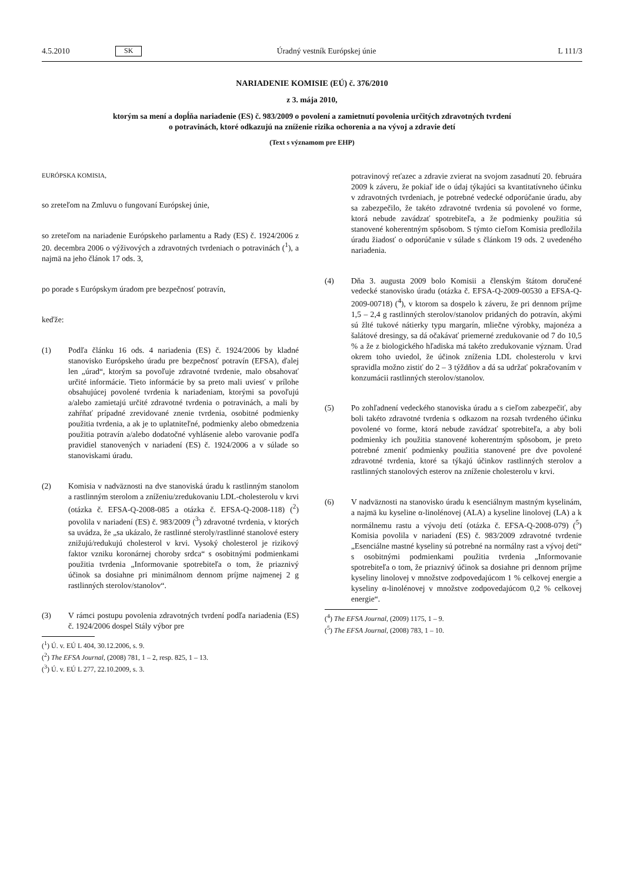4.5.2010 SK Úradný vestník Európskej únie L 111/3
NARIADENIE KOMISIE (EÚ) č. 376/2010
z 3. mája 2010,
ktorým sa mení a dopĺňa nariadenie (ES) č. 983/2009 o povolení a zamietnutí povolenia určitých zdravotných tvrdení o potravinách, ktoré odkazujú na zníženie rizika ochorenia a na vývoj a zdravie detí
(Text s významom pre EHP)
EURÓPSKA KOMISIA,
so zreteľom na Zmluvu o fungovaní Európskej únie,
so zreteľom na nariadenie Európskeho parlamentu a Rady (ES) č. 1924/2006 z 20. decembra 2006 o výživových a zdravotných tvrdeniach o potravinách (<sup>1</sup>), a najmä na jeho článok 17 ods. 3,
po porade s Európskym úradom pre bezpečnosť potravín,
keďže:
(1) Podľa článku 16 ods. 4 nariadenia (ES) č. 1924/2006 by kladné stanovisko Európskeho úradu pre bezpečnosť potravín (EFSA), ďalej len „úrad“, ktorým sa povoľuje zdravotné tvrdenie, malo obsahovať určité informácie. Tieto informácie by sa preto mali uviesť v prílohe obsahujúcej povolené tvrdenia k nariadeniam, ktorými sa povoľujú a/alebo zamietajú určité zdravotné tvrdenia o potravinách, a mali by zahŕňať prípadné zrevidované znenie tvrdenia, osobitné podmienky použitia tvrdenia, a ak je to uplatniteľné, podmienky alebo obmedzenia použitia potravín a/alebo dodatočné vyhlásenie alebo varovanie podľa pravidiel stanovených v nariadení (ES) č. 1924/2006 a v súlade so stanoviskami úradu.
(2) Komisia v nadväznosti na dve stanoviská úradu k rastlinným stanolom a rastlinným sterolom a zníženiu/zredukovaniu LDL-cholesterolu v krvi (otázka č. EFSA-Q-2008-085 a otázka č. EFSA-Q-2008-118) (<sup>2</sup>) povolila v nariadení (ES) č. 983/2009 (<sup>3</sup>) zdravotné tvrdenia, v ktorých sa uvádza, že „sa ukázalo, že rastlinné steroly/rastlinné stanolové estery znižujú/redukujú cholesterol v krvi. Vysoký cholesterol je rizikový faktor vzniku koronárnej choroby srdca“ s osobitnými podmienkami použitia tvrdenia „Informovanie spotrebiteľa o tom, že priaznivý účinok sa dosiahne pri minimálnom dennom príjme najmenej 2 g rastlinných sterolov/stanolov“.
(3) V rámci postupu povolenia zdravotných tvrdení podľa nariadenia (ES) č. 1924/2006 dospel Stály výbor pre
(<sup>1</sup>) Ú. v. EÚ L 404, 30.12.2006, s. 9.
(<sup>2</sup>) The EFSA Journal, (2008) 781, 1 – 2, resp. 825, 1 – 13.
(<sup>3</sup>) Ú. v. EÚ L 277, 22.10.2009, s. 3.
potravinový reťazec a zdravie zvierat na svojom zasadnutí 20. februára 2009 k záveru, že pokiaľ ide o údaj týkajúci sa kvantitatívneho účinku v zdravotných tvrdeniach, je potrebné vedecké odporúčanie úradu, aby sa zabezpečilo, že takéto zdravotné tvrdenia sú povolené vo forme, ktorá nebude zavádzať spotrebiteľa, a že podmienky použitia sú stanovené koherentným spôsobom. S týmto cieľom Komisia predložila úradu žiadosť o odporúčanie v súlade s článkom 19 ods. 2 uvedeného nariadenia.
(4) Dňa 3. augusta 2009 bolo Komisii a členským štátom doručené vedecké stanovisko úradu (otázka č. EFSA-Q-2009-00530 a EFSA-Q-2009-00718) (<sup>4</sup>), v ktorom sa dospelo k záveru, že pri dennom príjme 1,5 – 2,4 g rastlinných sterolov/stanolov pridaných do potravín, akými sú žlté tukové nátierky typu margarín, mliečne výrobky, majonéza a šalátové dresingy, sa dá očakávať priemerné zredukovanie od 7 do 10,5 % a že z biologického hľadiska má takéto zredukovanie význam. Úrad okrem toho uviedol, že účinok zníženia LDL cholesterolu v krvi spravidla možno zistiť do 2 – 3 týždňov a dá sa udržať pokračovaním v konzumácii rastlinných sterolov/stanolov.
(5) Po zohľadnení vedeckého stanoviska úradu a s cieľom zabezpečiť, aby boli takéto zdravotné tvrdenia s odkazom na rozsah tvrdeného účinku povolené vo forme, ktorá nebude zavádzať spotrebiteľa, a aby boli podmienky ich použitia stanovené koherentným spôsobom, je preto potrebné zmeniť podmienky použitia stanovené pre dve povolené zdravotné tvrdenia, ktoré sa týkajú účinkov rastlinných sterolov a rastlinných stanolových esterov na zníženie cholesterolu v krvi.
(6) V nadväznosti na stanovisko úradu k esenciálnym mastným kyselinám, a najmä ku kyseline α-linolénovej (ALA) a kyseline linolovej (LA) a k normálnemu rastu a vývoju detí (otázka č. EFSA-Q-2008-079) (<sup>5</sup>) Komisia povolila v nariadení (ES) č. 983/2009 zdravotné tvrdenie „Esenciálne mastné kyseliny sú potrebné na normálny rast a vývoj detí“ s osobitnými podmienkami použitia tvrdenia „Informovanie spotrebiteľa o tom, že priaznivý účinok sa dosiahne pri dennom príjme kyseliny linolovej v množstve zodpovedajúcom 1 % celkovej energie a kyseliny α-linolénovej v množstve zodpovedajúcom 0,2 % celkovej energie“.
(<sup>4</sup>) The EFSA Journal, (2009) 1175, 1 – 9.
(<sup>5</sup>) The EFSA Journal, (2008) 783, 1 – 10.